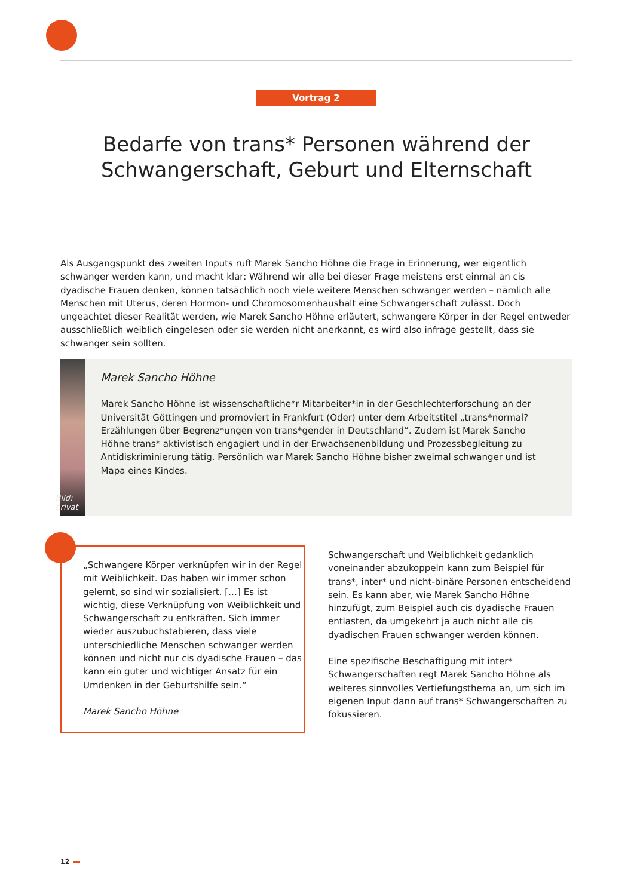Vortrag 2
Bedarfe von trans* Personen während der Schwanger­schaft, Geburt und Elternschaft
Als Ausgangspunkt des zweiten Inputs ruft Marek Sancho Höhne die Frage in Erinnerung, wer eigentlich schwanger werden kann, und macht klar: Während wir alle bei dieser Frage meistens erst einmal an cis dyadische Frauen denken, können tatsächlich noch viele weitere Menschen schwanger werden – nämlich alle Menschen mit Uterus, deren Hormon- und Chromosomenhaushalt eine Schwangerschaft zulässt. Doch ungeachtet dieser Realität werden, wie Marek Sancho Höhne erläutert, schwangere Körper in der Regel entweder ausschließlich weiblich eingelesen oder sie werden nicht anerkannt, es wird also infrage gestellt, dass sie schwanger sein sollten.
Bild: privat
Marek Sancho Höhne
Marek Sancho Höhne ist wissenschaftliche*r Mitarbeiter*in in der Geschlechterforschung an der Universität Göttingen und promoviert in Frankfurt (Oder) unter dem Arbeitstitel „trans*normal? Erzählungen über Begrenz*ungen von trans*gender in Deutschland“. Zudem ist Marek Sancho Höhne trans* aktivistisch engagiert und in der Erwachsenenbildung und Prozessbegleitung zu Antidiskriminierung tätig. Persönlich war Marek Sancho Höhne bisher zweimal schwanger und ist Mapa eines Kindes.
„Schwangere Körper verknüpfen wir in der Regel mit Weiblichkeit. Das haben wir immer schon gelernt, so sind wir sozialisiert. […] Es ist wichtig, diese Verknüpfung von Weiblichkeit und Schwangerschaft zu entkräften. Sich immer wieder auszubuchstabieren, dass viele unterschiedliche Menschen schwanger werden können und nicht nur cis dyadische Frauen – das kann ein guter und wichtiger Ansatz für ein Umdenken in der Geburtshilfe sein.“
Marek Sancho Höhne
Schwangerschaft und Weiblichkeit gedanklich voneinander abzukoppeln kann zum Beispiel für trans*, inter* und nicht-binäre Personen entscheidend sein. Es kann aber, wie Marek Sancho Höhne hinzufügt, zum Beispiel auch cis dyadische Frauen entlasten, da umgekehrt ja auch nicht alle cis dyadischen Frauen schwanger werden können.
Eine spezifische Beschäftigung mit inter* Schwangerschaften regt Marek Sancho Höhne als weiteres sinnvolles Vertiefungsthema an, um sich im eigenen Input dann auf trans* Schwangerschaften zu fokussieren.
12